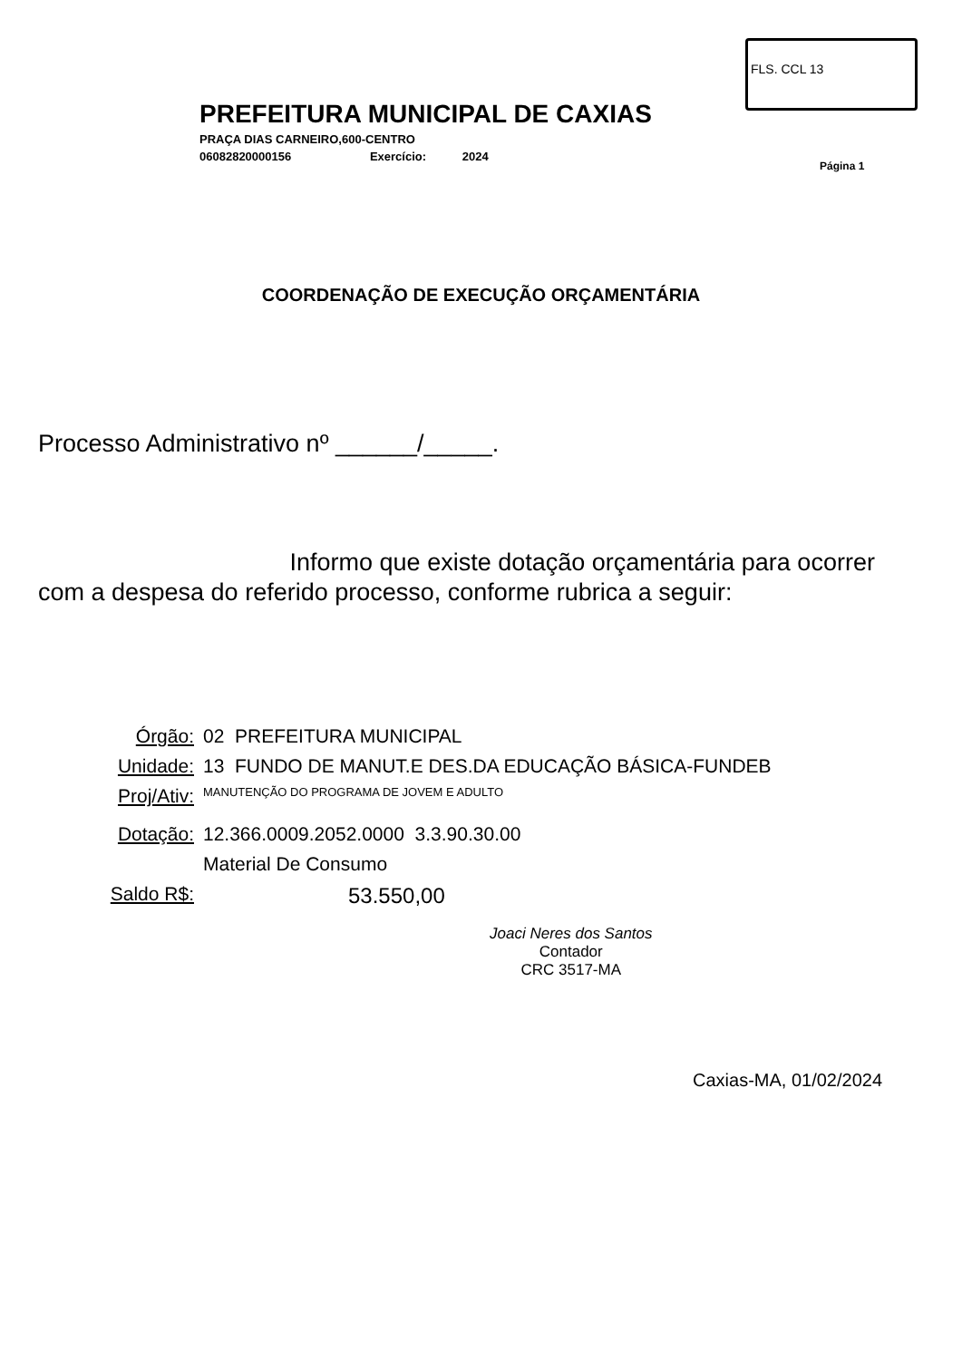FLS. CCL 13
PREFEITURA MUNICIPAL DE CAXIAS
PRAÇA DIAS CARNEIRO,600-CENTRO
06082820000156 Exercício: 2024
Página 1
COORDENAÇÃO DE EXECUÇÃO ORÇAMENTÁRIA
Processo Administrativo nº ______/_____.
Informo que existe dotação orçamentária para ocorrer com a despesa do referido processo, conforme rubrica a seguir:
Órgão: 02 PREFEITURA MUNICIPAL
Unidade: 13 FUNDO DE MANUT.E DES.DA EDUCAÇÃO BÁSICA-FUNDEB
Proj/Ativ: MANUTENÇÃO DO PROGRAMA DE JOVEM E ADULTO
Dotação: 12.366.0009.2052.0000 3.3.90.30.00
Material De Consumo
Saldo R$: 53.550,00
Joaci Neres dos Santos
Contador
CRC 3517-MA
Caxias-MA, 01/02/2024